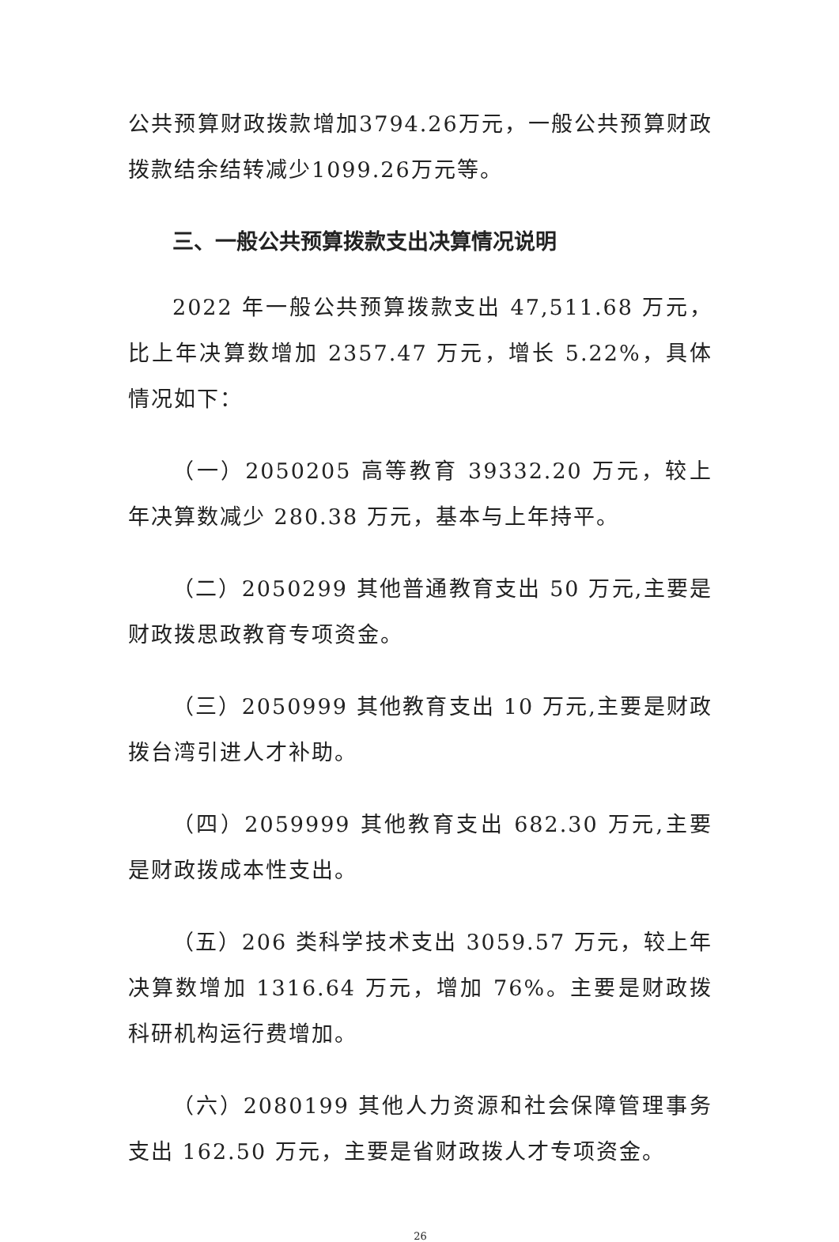公共预算财政拨款增加3794.26万元，一般公共预算财政拨款结余结转减少1099.26万元等。
三、一般公共预算拨款支出决算情况说明
2022 年一般公共预算拨款支出 47,511.68 万元，比上年决算数增加 2357.47 万元，增长 5.22%，具体情况如下：
（一）2050205 高等教育 39332.20 万元，较上年决算数减少 280.38 万元，基本与上年持平。
（二）2050299 其他普通教育支出 50 万元,主要是财政拨思政教育专项资金。
（三）2050999 其他教育支出 10 万元,主要是财政拨台湾引进人才补助。
（四）2059999 其他教育支出 682.30 万元,主要是财政拨成本性支出。
（五）206 类科学技术支出 3059.57 万元，较上年决算数增加 1316.64 万元，增加 76%。主要是财政拨科研机构运行费增加。
（六）2080199 其他人力资源和社会保障管理事务支出 162.50 万元，主要是省财政拨人才专项资金。
26